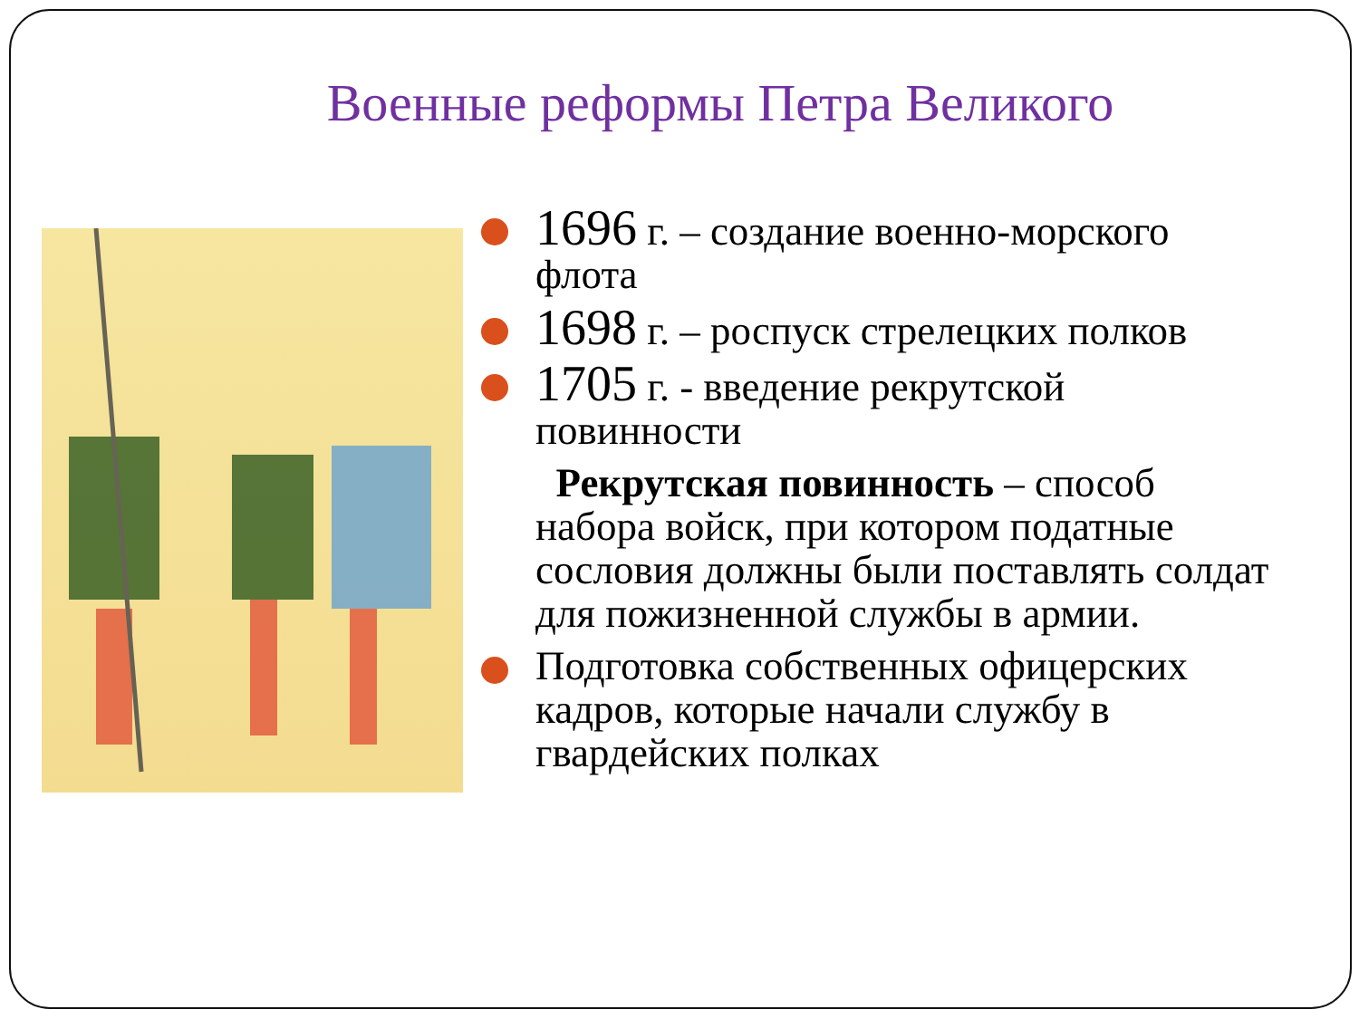Военные реформы Петра Великого
1696 г. – создание военно-морского флота
1698 г. – роспуск стрелецких полков
1705 г. - введение рекрутской повинности
Рекрутская повинность – способ набора войск, при котором податные сословия должны были поставлять солдат для пожизненной службы в армии.
Подготовка собственных офицерских кадров, которые начали службу в гвардейских полках